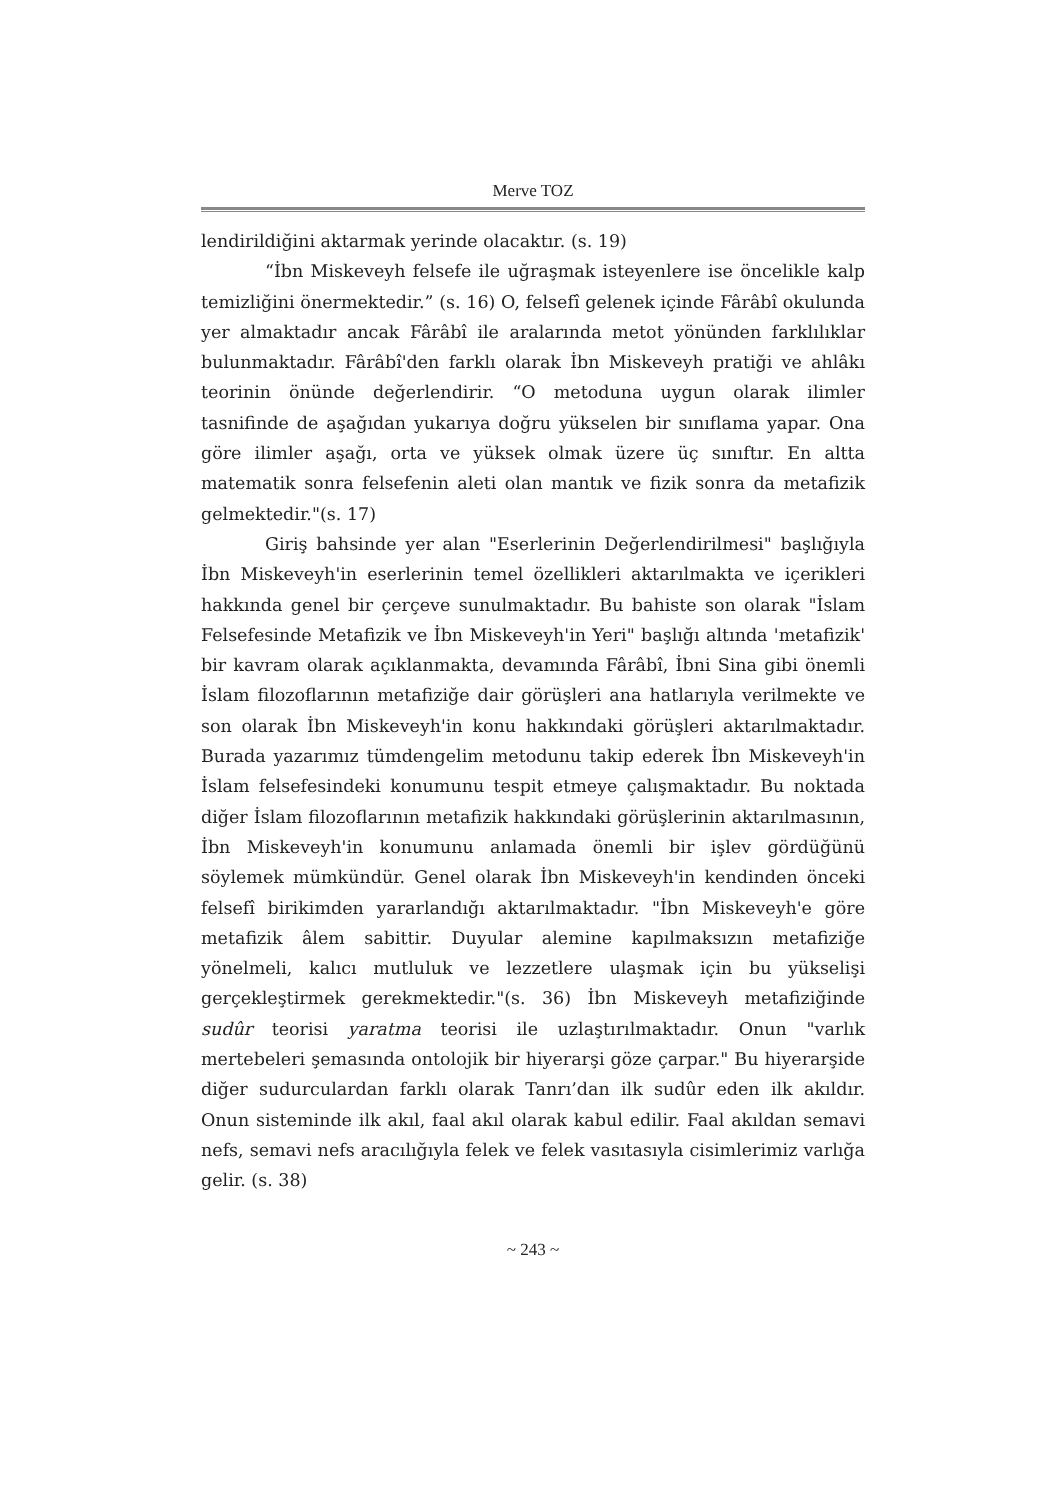Merve TOZ
lendirildiğini aktarmak yerinde olacaktır. (s. 19)
“İbn Miskeveyh felsefe ile uğraşmak isteyenlere ise öncelikle kalp temizliğini önermektedir.” (s. 16) O, felsefî gelenek içinde Fârâbî okulunda yer almaktadır ancak Fârâbî ile aralarında metot yönünden farklılıklar bulunmaktadır. Fârâbî'den farklı olarak İbn Miskeveyh pratiği ve ahlâkı teorinin önünde değerlendirir. “O metoduna uygun olarak ilimler tasnifinde de aşağıdan yukarıya doğru yükselen bir sınıflama yapar. Ona göre ilimler aşağı, orta ve yüksek olmak üzere üç sınıftır. En altta matematik sonra felsefenin aleti olan mantık ve fizik sonra da metafizik gelmektedir."(s. 17)
Giriş bahsinde yer alan "Eserlerinin Değerlendirilmesi" başlığıyla İbn Miskeveyh'in eserlerinin temel özellikleri aktarılmakta ve içerikleri hakkında genel bir çerçeve sunulmaktadır. Bu bahiste son olarak "İslam Felsefesinde Metafizik ve İbn Miskeveyh'in Yeri" başlığı altında 'metafizik' bir kavram olarak açıklanmakta, devamında Fârâbî, İbni Sina gibi önemli İslam filozoflarının metafiziğe dair görüşleri ana hatlarıyla verilmekte ve son olarak İbn Miskeveyh'in konu hakkındaki görüşleri aktarılmaktadır. Burada yazarımız tümdengelim metodunu takip ederek İbn Miskeveyh'in İslam felsefesindeki konumunu tespit etmeye çalışmaktadır. Bu noktada diğer İslam filozoflarının metafizik hakkındaki görüşlerinin aktarılmasının, İbn Miskeveyh'in konumunu anlamada önemli bir işlev gördüğünü söylemek mümkündür. Genel olarak İbn Miskeveyh'in kendinden önceki felsefî birikimden yararlandığı aktarılmaktadır. "İbn Miskeveyh'e göre metafizik âlem sabittir. Duyular alemine kapılmaksızın metafiziğe yönelmeli, kalıcı mutluluk ve lezzetlere ulaşmak için bu yükselişi gerçekleştirmek gerekmektedir."(s. 36) İbn Miskeveyh metafiziğinde sudûr teorisi yaratma teorisi ile uzlaştırılmaktadır. Onun "varlık mertebeleri şemasında ontolojik bir hiyerarşi göze çarpar." Bu hiyerarşide diğer sudurculardan farklı olarak Tanrı’dan ilk sudûr eden ilk akıldır. Onun sisteminde ilk akıl, faal akıl olarak kabul edilir. Faal akıldan semavi nefs, semavi nefs aracılığıyla felek ve felek vasıtasıyla cisimlerimiz varlığa gelir. (s. 38)
~ 243 ~